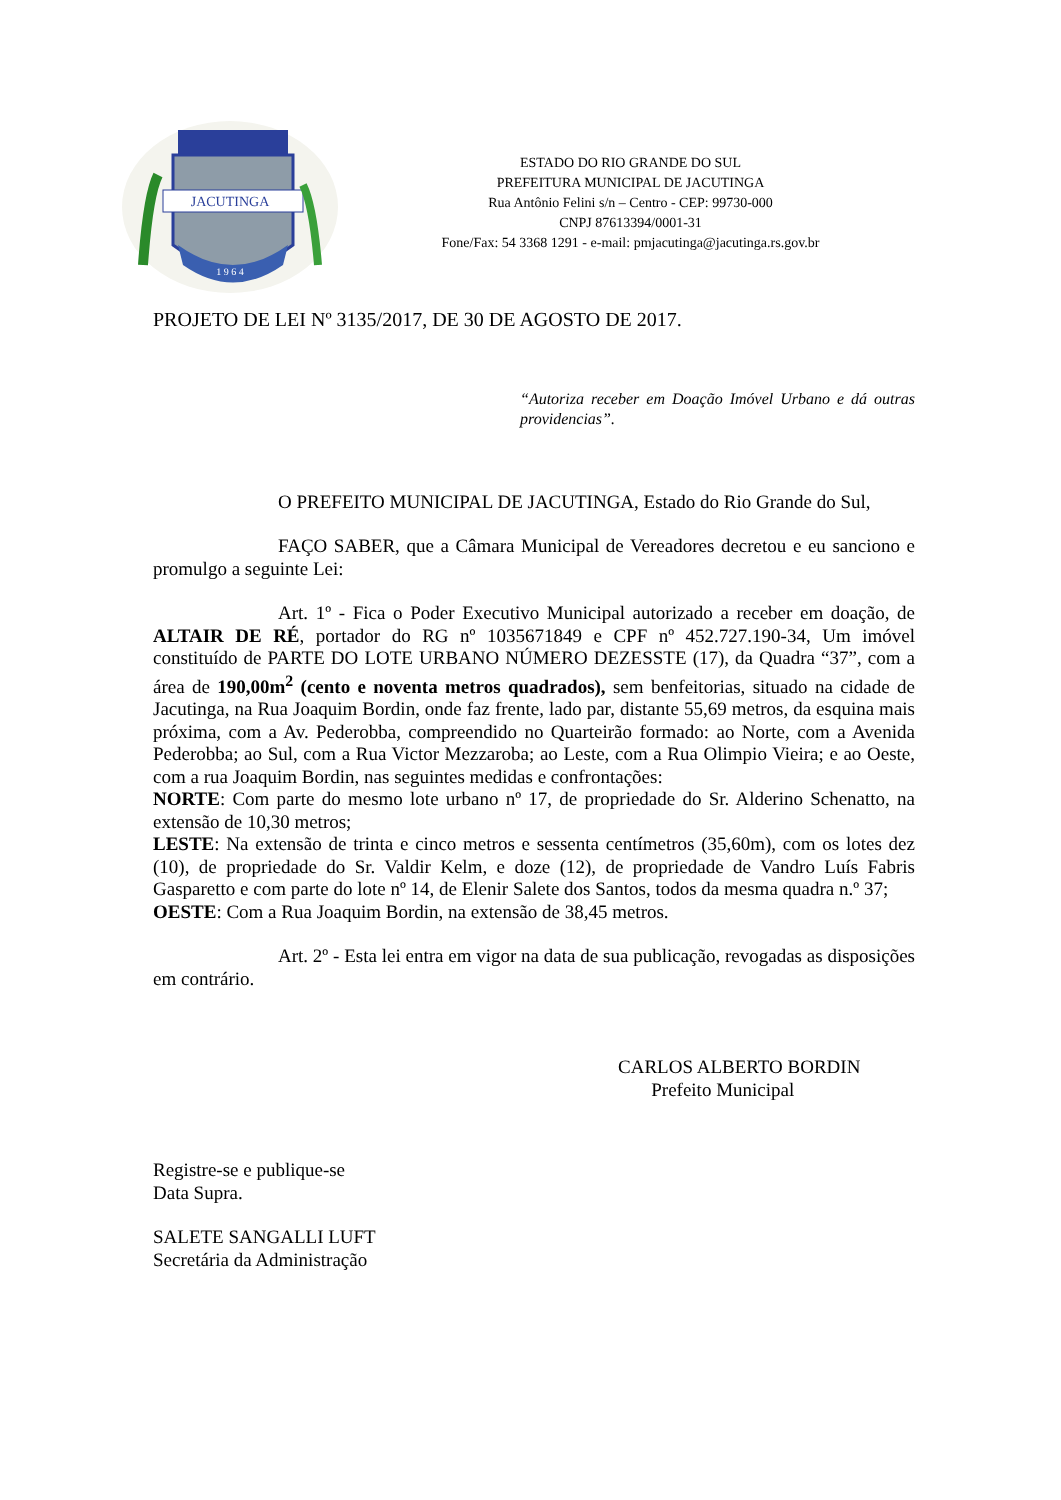JACUTINGA
1 9 6 4
ESTADO DO RIO GRANDE DO SUL
PREFEITURA MUNICIPAL DE JACUTINGA
Rua Antônio Felini s/n – Centro - CEP: 99730-000
CNPJ 87613394/0001-31
Fone/Fax: 54 3368 1291 - e-mail: pmjacutinga@jacutinga.rs.gov.br
PROJETO DE LEI Nº 3135/2017, DE 30 DE AGOSTO DE 2017.
“Autoriza receber em Doação Imóvel Urbano e dá outras providencias”.
O PREFEITO MUNICIPAL DE JACUTINGA, Estado do Rio Grande do Sul,
FAÇO SABER, que a Câmara Municipal de Vereadores decretou e eu sanciono e promulgo a seguinte Lei:
Art. 1º - Fica o Poder Executivo Municipal autorizado a receber em doação, de ALTAIR DE RÉ, portador do RG nº 1035671849 e CPF nº 452.727.190-34, Um imóvel constituído de PARTE DO LOTE URBANO NÚMERO DEZESSTE (17), da Quadra “37”, com a área de 190,00m<sup>2</sup> (cento e noventa metros quadrados), sem benfeitorias, situado na cidade de Jacutinga, na Rua Joaquim Bordin, onde faz frente, lado par, distante 55,69 metros, da esquina mais próxima, com a Av. Pederobba, compreendido no Quarteirão formado: ao Norte, com a Avenida Pederobba; ao Sul, com a Rua Victor Mezzaroba; ao Leste, com a Rua Olimpio Vieira; e ao Oeste, com a rua Joaquim Bordin, nas seguintes medidas e confrontações:
NORTE: Com parte do mesmo lote urbano nº 17, de propriedade do Sr. Alderino Schenatto, na extensão de 10,30 metros;
LESTE: Na extensão de trinta e cinco metros e sessenta centímetros (35,60m), com os lotes dez (10), de propriedade do Sr. Valdir Kelm, e doze (12), de propriedade de Vandro Luís Fabris Gasparetto e com parte do lote nº 14, de Elenir Salete dos Santos, todos da mesma quadra n.º 37;
OESTE: Com a Rua Joaquim Bordin, na extensão de 38,45 metros.
Art. 2º - Esta lei entra em vigor na data de sua publicação, revogadas as disposições em contrário.
CARLOS ALBERTO BORDIN
Prefeito Municipal
Registre-se e publique-se
Data Supra.
SALETE SANGALLI LUFT
Secretária da Administração